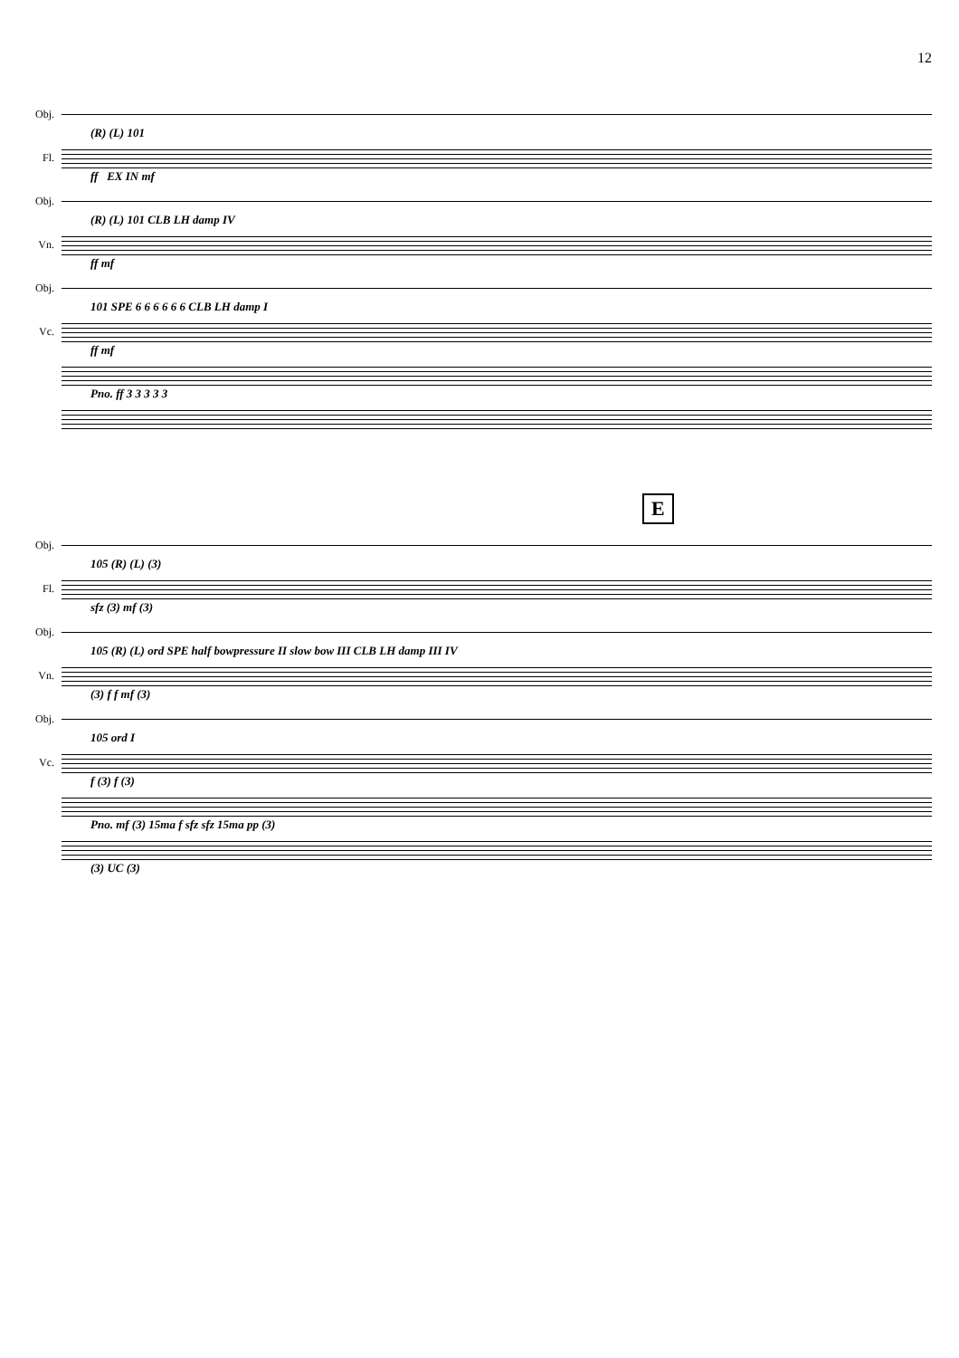12
Obj.
(R) (L) 101
Fl.
ff EX IN mf
Obj.
(R) (L) 101 CLB LH damp IV
Vn.
ff mf
Obj.
101 SPE 6 6 6 6 6 6 CLB LH damp I
Vc.
ff mf
Pno. ff 3 3 3 3 3
E
Obj.
105 (R) (L) (3)
Fl.
sfz (3) mf (3)
Obj.
105 (R) (L) ord SPE half bowpressure II slow bow III CLB LH damp III IV
Vn.
(3) f f mf (3)
Obj.
105 ord I
Vc.
f (3) f (3)
Pno. mf (3) 15ma f sfz sfz 15ma pp (3)
(3) UC (3)